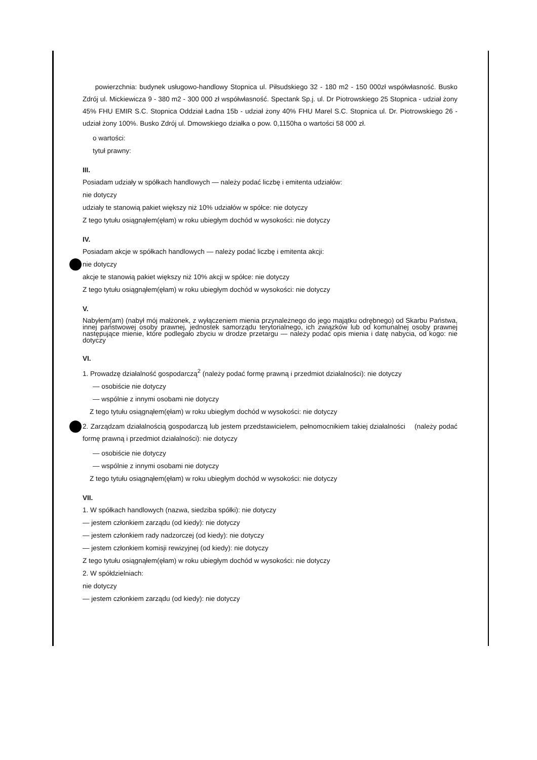powierzchnia: budynek usługowo-handlowy Stopnica ul. Piłsudskiego 32 - 180 m2 - 150 000zł współwłasność. Busko Zdrój ul. Mickiewicza 9 - 380 m2 - 300 000 zł współwłasność. Spectank Sp.j. ul. Dr Piotrowskiego 25 Stopnica - udział żony 45% FHU EMIR S.C. Stopnica Oddział Ładna 15b - udział żony 40% FHU Marel S.C. Stopnica ul. Dr. Piotrowskiego 26 - udział żony 100%. Busko Zdrój ul. Dmowskiego działka o pow. 0,1150ha o wartości 58 000 zł.
o wartości:
tytuł prawny:
III.
Posiadam udziały w spółkach handlowych — należy podać liczbę i emitenta udziałów:
nie dotyczy
udziały te stanowią pakiet większy niż 10% udziałów w spółce: nie dotyczy
Z tego tytułu osiągnąłem(ęłam) w roku ubiegłym dochód w wysokości: nie dotyczy
IV.
Posiadam akcje w spółkach handlowych — należy podać liczbę i emitenta akcji:
nie dotyczy
akcje te stanowią pakiet większy niż 10% akcji w spółce: nie dotyczy
Z tego tytułu osiągnąłem(ęłam) w roku ubiegłym dochód w wysokości: nie dotyczy
V.
Nabyłem(am) (nabył mój małżonek, z wyłączeniem mienia przynależnego do jego majątku odrębnego) od Skarbu Państwa, innej państwowej osoby prawnej, jednostek samorządu terytorialnego, ich związków lub od komunalnej osoby prawnej następujące mienie, które podlegało zbyciu w drodze przetargu — należy podać opis mienia i datę nabycia, od kogo: nie dotyczy
VI.
1. Prowadzę działalność gospodarczą<sup>2</sup> (należy podać formę prawną i przedmiot działalności): nie dotyczy
— osobiście nie dotyczy
— wspólnie z innymi osobami nie dotyczy
Z tego tytułu osiągnąłem(ęłam) w roku ubiegłym dochód w wysokości: nie dotyczy
2. Zarządzam działalnością gospodarczą lub jestem przedstawicielem, pełnomocnikiem takiej działalności (należy podać formę prawną i przedmiot działalności): nie dotyczy
— osobiście nie dotyczy
— wspólnie z innymi osobami nie dotyczy
Z tego tytułu osiągnąłem(ęłam) w roku ubiegłym dochód w wysokości: nie dotyczy
VII.
1. W spółkach handlowych (nazwa, siedziba spółki): nie dotyczy
— jestem członkiem zarządu (od kiedy): nie dotyczy
— jestem członkiem rady nadzorczej (od kiedy): nie dotyczy
— jestem członkiem komisji rewizyjnej (od kiedy): nie dotyczy
Z tego tytułu osiągnąłem(ęłam) w roku ubiegłym dochód w wysokości: nie dotyczy
2. W spółdzielniach:
nie dotyczy
— jestem członkiem zarządu (od kiedy): nie dotyczy